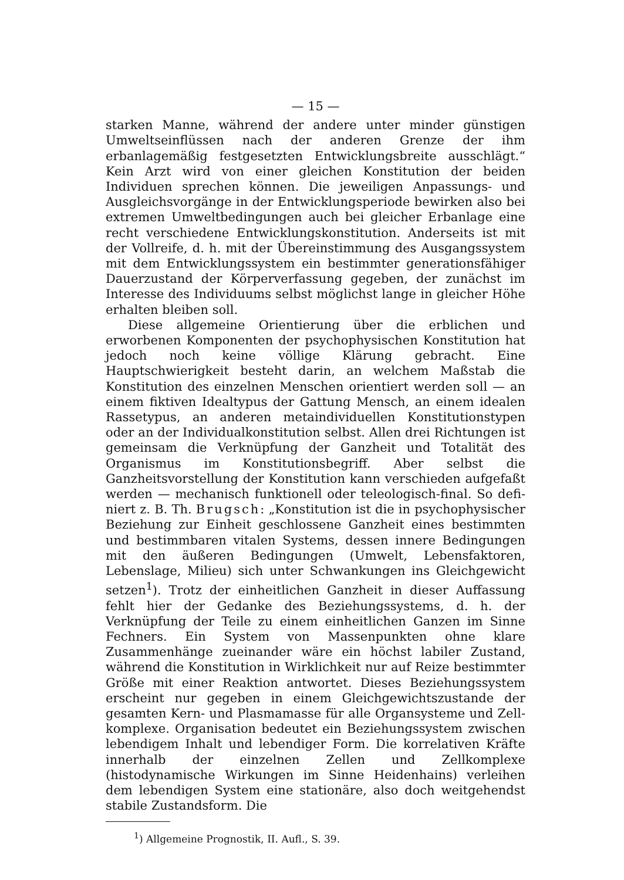— 15 —
starken Manne, während der andere unter minder günstigen Umwelts­einflüssen nach der anderen Grenze der ihm erbanlagemäßig festge­setzten Entwicklungsbreite ausschlägt.“ Kein Arzt wird von einer gleichen Konstitution der beiden Individuen sprechen können. Die jeweiligen Anpassungs- und Ausgleichsvorgänge in der Entwicklungs­periode bewirken also bei extremen Umweltbedingungen auch bei gleicher Erbanlage eine recht verschiedene Entwicklungskonstitution. Anderseits ist mit der Vollreife, d. h. mit der Übereinstimmung des Ausgangssystem mit dem Entwicklungssystem ein bestimmter gene­rationsfähiger Dauerzustand der Körperverfassung gegeben, der zu­nächst im Interesse des Individuums selbst möglichst lange in gleicher Höhe erhalten bleiben soll.
Diese allgemeine Orientierung über die erblichen und erworbenen Komponenten der psychophysischen Konstitution hat jedoch noch keine völlige Klärung gebracht. Eine Hauptschwierigkeit besteht darin, an welchem Maßstab die Konstitution des einzelnen Menschen orientiert werden soll — an einem fiktiven Idealtypus der Gattung Mensch, an einem idealen Rassetypus, an anderen metaindividuellen Konstitutionstypen oder an der Individualkonstitution selbst. Allen drei Richtungen ist gemeinsam die Verknüpfung der Ganzheit und Totalität des Organismus im Konstitutionsbegriff. Aber selbst die Ganzheitsvorstellung der Konstitution kann verschieden aufgefaßt werden — mechanisch funktionell oder teleologisch-final. So defi­niert z. B. Th. Brugsch: „Konstitution ist die in psychophysischer Beziehung zur Einheit geschlossene Ganzheit eines bestimmten und bestimmbaren vitalen Systems, dessen innere Bedingungen mit den äußeren Bedingungen (Umwelt, Lebensfaktoren, Lebenslage, Milieu) sich unter Schwankungen ins Gleichgewicht setzen<sup>1</sup>). Trotz der ein­heitlichen Ganzheit in dieser Auffassung fehlt hier der Gedanke des Beziehungssystems, d. h. der Verknüpfung der Teile zu einem ein­heitlichen Ganzen im Sinne Fechners. Ein System von Massenpunkten ohne klare Zusammenhänge zueinander wäre ein höchst labiler Zu­stand, während die Konstitution in Wirklichkeit nur auf Reize be­stimmter Größe mit einer Reaktion antwortet. Dieses Beziehungs­system erscheint nur gegeben in einem Gleichgewichtszustande der gesamten Kern- und Plasmamasse für alle Organsysteme und Zell­komplexe. Organisation bedeutet ein Beziehungssystem zwischen lebendigem Inhalt und lebendiger Form. Die korrelativen Kräfte innerhalb der einzelnen Zellen und Zellkomplexe (histodynamische Wirkungen im Sinne Heidenhains) verleihen dem lebendigen System eine stationäre, also doch weitgehendst stabile Zustandsform. Die
<sup>1</sup>) Allgemeine Prognostik, II. Aufl., S. 39.